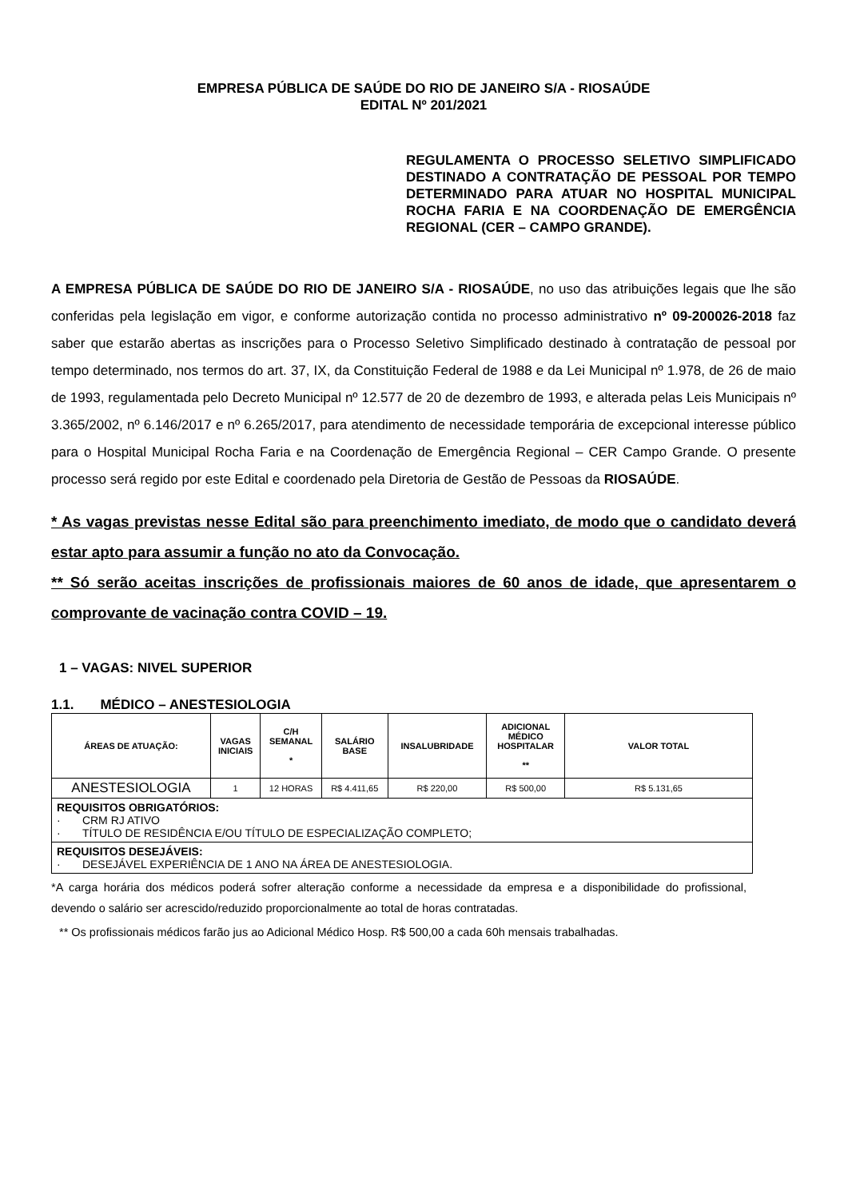EMPRESA PÚBLICA DE SAÚDE DO RIO DE JANEIRO S/A - RIOSAÚDE
EDITAL Nº 201/2021
REGULAMENTA O PROCESSO SELETIVO SIMPLIFICADO DESTINADO A CONTRATAÇÃO DE PESSOAL POR TEMPO DETERMINADO PARA ATUAR NO HOSPITAL MUNICIPAL ROCHA FARIA E NA COORDENAÇÃO DE EMERGÊNCIA REGIONAL (CER – CAMPO GRANDE).
A EMPRESA PÚBLICA DE SAÚDE DO RIO DE JANEIRO S/A - RIOSAÚDE, no uso das atribuições legais que lhe são conferidas pela legislação em vigor, e conforme autorização contida no processo administrativo nº 09-200026-2018 faz saber que estarão abertas as inscrições para o Processo Seletivo Simplificado destinado à contratação de pessoal por tempo determinado, nos termos do art. 37, IX, da Constituição Federal de 1988 e da Lei Municipal nº 1.978, de 26 de maio de 1993, regulamentada pelo Decreto Municipal nº 12.577 de 20 de dezembro de 1993, e alterada pelas Leis Municipais nº 3.365/2002, nº 6.146/2017 e nº 6.265/2017, para atendimento de necessidade temporária de excepcional interesse público para o Hospital Municipal Rocha Faria e na Coordenação de Emergência Regional – CER Campo Grande. O presente processo será regido por este Edital e coordenado pela Diretoria de Gestão de Pessoas da RIOSAÚDE.
* As vagas previstas nesse Edital são para preenchimento imediato, de modo que o candidato deverá estar apto para assumir a função no ato da Convocação.
** Só serão aceitas inscrições de profissionais maiores de 60 anos de idade, que apresentarem o comprovante de vacinação contra COVID – 19.
1 – VAGAS: NIVEL SUPERIOR
1.1. MÉDICO – ANESTESIOLOGIA
| ÁREAS DE ATUAÇÃO: | VAGAS INICIAIS | C/H SEMANAL * | SALÁRIO BASE | INSALUBRIDADE | ADICIONAL MÉDICO HOSPITALAR ** | VALOR TOTAL |
| --- | --- | --- | --- | --- | --- | --- |
| ANESTESIOLOGIA | 1 | 12 HORAS | R$ 4.411,65 | R$ 220,00 | R$ 500,00 | R$ 5.131,65 |
| REQUISITOS OBRIGATÓRIOS: · CRM RJ ATIVO · TÍTULO DE RESIDÊNCIA E/OU TÍTULO DE ESPECIALIZAÇÃO COMPLETO; | | | | | | |
| REQUISITOS DESEJÁVEIS: · DESEJÁVEL EXPERIÊNCIA DE 1 ANO NA ÁREA DE ANESTESIOLOGIA. | | | | | | |
*A carga horária dos médicos poderá sofrer alteração conforme a necessidade da empresa e a disponibilidade do profissional, devendo o salário ser acrescido/reduzido proporcionalmente ao total de horas contratadas.
** Os profissionais médicos farão jus ao Adicional Médico Hosp. R$ 500,00 a cada 60h mensais trabalhadas.